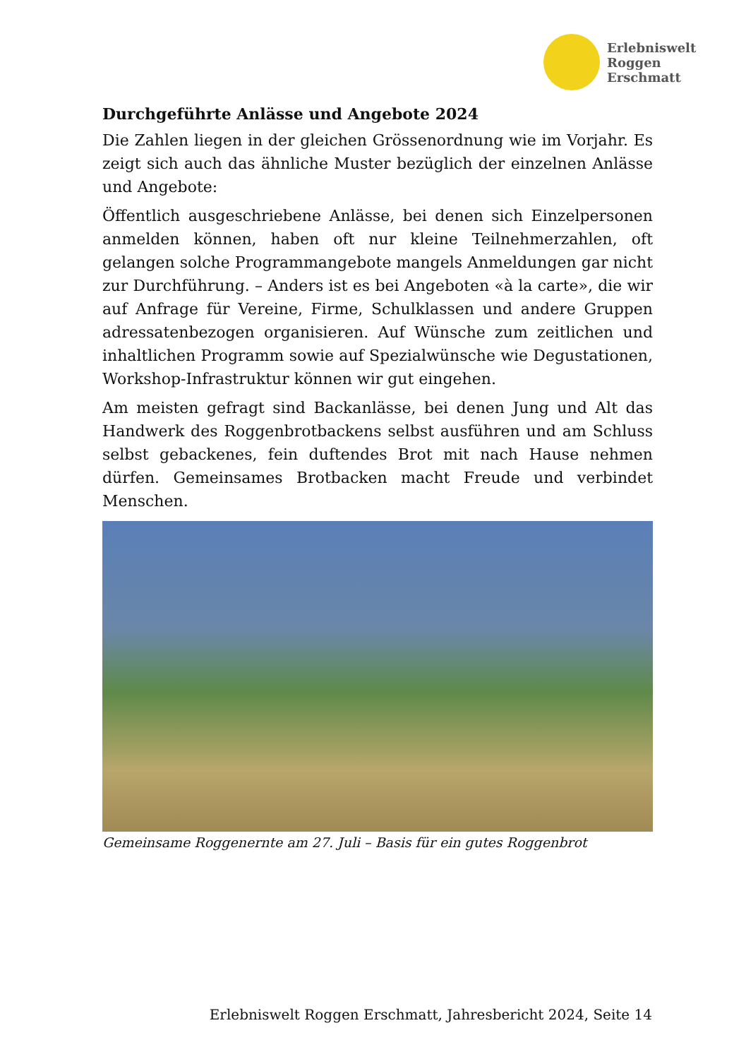Erlebniswelt
Roggen
Erschmatt
Durchgeführte Anlässe und Angebote 2024
Die Zahlen liegen in der gleichen Grössenordnung wie im Vorjahr. Es zeigt sich auch das ähnliche Muster bezüglich der einzelnen Anlässe und Angebote:
Öffentlich ausgeschriebene Anlässe, bei denen sich Einzelpersonen anmelden können, haben oft nur kleine Teilnehmerzahlen, oft gelangen solche Programmangebote mangels Anmeldungen gar nicht zur Durchführung. – Anders ist es bei Angeboten «à la carte», die wir auf Anfrage für Vereine, Firme, Schulklassen und andere Gruppen adressatenbezogen organisieren. Auf Wünsche zum zeitlichen und inhaltlichen Programm sowie auf Spezialwünsche wie Degustationen, Workshop-Infrastruktur können wir gut eingehen.
Am meisten gefragt sind Backanlässe, bei denen Jung und Alt das Handwerk des Roggenbrotbackens selbst ausführen und am Schluss selbst gebackenes, fein duftendes Brot mit nach Hause nehmen dürfen. Gemeinsames Brotbacken macht Freude und verbindet Menschen.
Gemeinsame Roggenernte am 27. Juli – Basis für ein gutes Roggenbrot
Erlebniswelt Roggen Erschmatt, Jahresbericht 2024, Seite 14